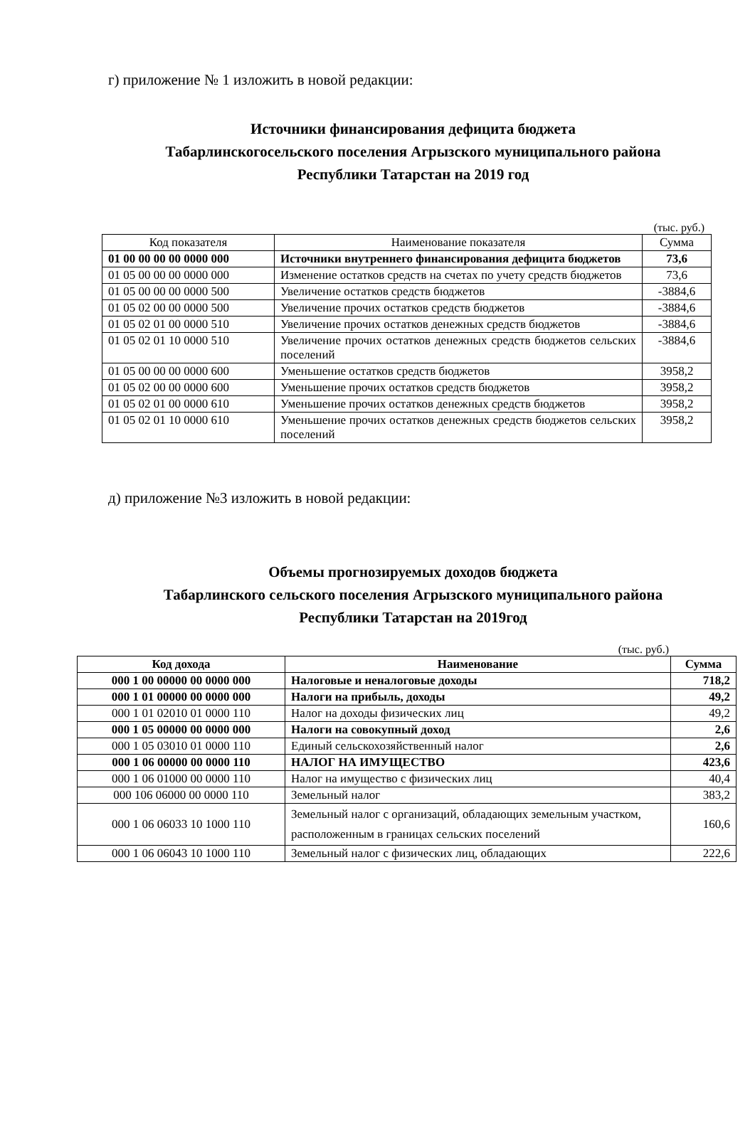г) приложение № 1 изложить в новой редакции:
Источники финансирования дефицита бюджета
Табарлинскогосельского поселения Агрызского муниципального района
Республики Татарстан на 2019 год
(тыс. руб.)
| Код показателя | Наименование показателя | Сумма |
| --- | --- | --- |
| 01 00 00 00 00 0000 000 | Источники внутреннего финансирования дефицита бюджетов | 73,6 |
| 01 05 00 00 00 0000 000 | Изменение остатков средств на счетах по учету средств бюджетов | 73,6 |
| 01 05 00 00 00 0000 500 | Увеличение остатков средств бюджетов | -3884,6 |
| 01 05 02 00 00 0000 500 | Увеличение прочих остатков средств бюджетов | -3884,6 |
| 01 05 02 01 00 0000 510 | Увеличение прочих остатков денежных средств бюджетов | -3884,6 |
| 01 05 02 01 10 0000 510 | Увеличение прочих остатков денежных средств бюджетов сельских поселений | -3884,6 |
| 01 05 00 00 00 0000 600 | Уменьшение остатков средств бюджетов | 3958,2 |
| 01 05 02 00 00 0000 600 | Уменьшение прочих остатков средств бюджетов | 3958,2 |
| 01 05 02 01 00 0000 610 | Уменьшение прочих остатков денежных средств бюджетов | 3958,2 |
| 01 05 02 01 10 0000 610 | Уменьшение прочих остатков денежных средств бюджетов сельских поселений | 3958,2 |
д) приложение №3 изложить в новой редакции:
Объемы прогнозируемых доходов бюджета
Табарлинского сельского поселения Агрызского муниципального района
Республики Татарстан на 2019год
(тыс. руб.)
| Код дохода | Наименование | Сумма |
| --- | --- | --- |
| 000 1 00 00000 00 0000 000 | Налоговые и неналоговые доходы | 718,2 |
| 000 1 01 00000 00 0000 000 | Налоги на прибыль, доходы | 49,2 |
| 000 1 01 02010 01 0000 110 | Налог на доходы физических лиц | 49,2 |
| 000 1 05 00000 00 0000 000 | Налоги на совокупный доход | 2,6 |
| 000 1 05 03010 01 0000 110 | Единый сельскохозяйственный налог | 2,6 |
| 000 1 06 00000 00 0000 110 | НАЛОГ НА ИМУЩЕСТВО | 423,6 |
| 000 1 06 01000 00 0000 110 | Налог на имущество с физических лиц | 40,4 |
| 000 106 06000 00 0000 110 | Земельный налог | 383,2 |
| 000 1 06 06033 10 1000 110 | Земельный налог с организаций, обладающих земельным участком, расположенным в границах сельских поселений | 160,6 |
| 000 1 06 06043 10 1000 110 | Земельный налог с физических лиц, обладающих | 222,6 |